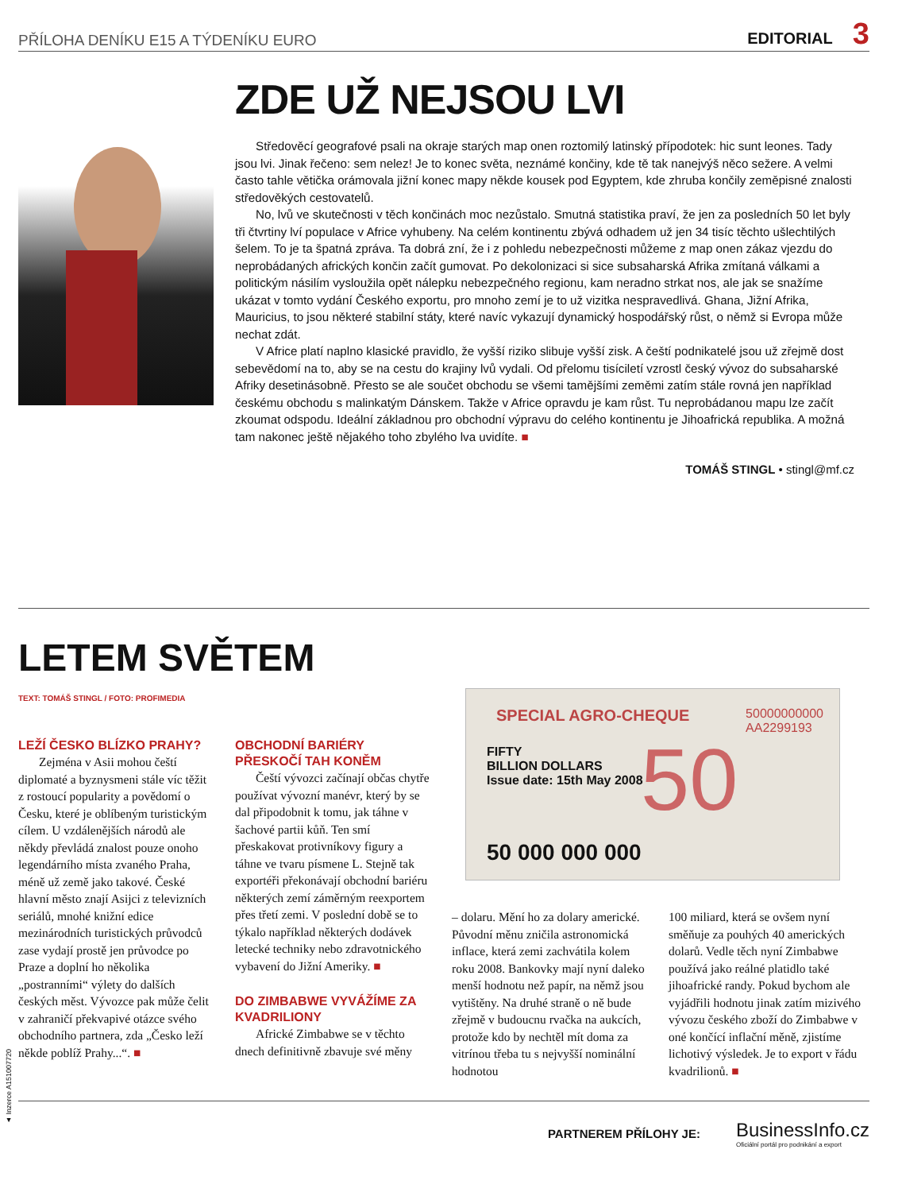PŘÍLOHA DENÍKU E15 A TÝDENÍKU EURO
EDITORIAL 3
ZDE UŽ NEJSOU LVI
Středověcí geografové psali na okraje starých map onen roztomilý latinský přípodotek: hic sunt leones. Tady jsou lvi. Jinak řečeno: sem nelez! Je to konec světa, neznámé končiny, kde tě tak nanejvýš něco sežere. A velmi často tahle větička orámovala jižní konec mapy někde kousek pod Egyptem, kde zhruba končily zeměpisné znalosti středověkých cestovatelů.
No, lvů ve skutečnosti v těch končinách moc nezůstalo. Smutná statistika praví, že jen za posledních 50 let byly tři čtvrtiny lví populace v Africe vyhubeny. Na celém kontinentu zbývá odhadem už jen 34 tisíc těchto ušlechtilých šelem. To je ta špatná zpráva. Ta dobrá zní, že i z pohledu nebezpečnosti můžeme z map onen zákaz vjezdu do neprobádaných afrických končin začít gumovat. Po dekolonizaci si sice subsaharská Afrika zmítaná válkami a politickým násilím vysloužila opět nálepku nebezpečného regionu, kam nerad­no strkat nos, ale jak se snažíme ukázat v tomto vydání Českého exportu, pro mnoho zemí je to už vizitka nespravedlivá. Ghana, Jižní Afrika, Mauricius, to jsou některé stabilní státy, které navíc vykazují dynamický hospodářský růst, o němž si Evropa může nechat zdát.
V Africe platí naplno klasické pravidlo, že vyšší riziko slibuje vyšší zisk. A čeští podnikatelé jsou už zřejmě dost sebevědomí na to, aby se na cestu do krajiny lvů vydali. Od přelomu tisíciletí vzrostl český vývoz do subsaharské Afriky desetinásobně. Přesto se ale součet obchodu se všemi tamějšími zeměmi zatím stále rovná jen například českému obchodu s malinkatým Dánskem. Takže v Africe opravdu je kam růst. Tu nepro­bádanou mapu lze začít zkoumat odspodu. Ideální základnou pro obchodní výpravu do celého kontinentu je Jihoafrická republika. A možná tam nakonec ještě nějakého toho zbylého lva uvidíte. ■
TOMÁŠ STINGL • stingl@mf.cz
LETEM SVĚTEM
TEXT: TOMÁŠ STINGL / FOTO: PROFIMEDIA
LEŽÍ ČESKO BLÍZKO PRAHY?
Zejména v Asii mohou čeští diplomaté a byznysmeni stále víc těžit z rostoucí popularity a pově­domí o Česku, které je oblíbeným turistickým cílem. U vzdálenějších národů ale někdy převládá znalost pouze onoho legendárního místa zvaného Praha, méně už země jako takové. České hlavní město znají Asijci z televizních seriálů, mnohé knižní edice mezinárodních turis­tických průvodců zase vydají prostě jen průvodce po Praze a doplní ho několika „postranními“ výlety do dalších českých měst. Vývozce pak může čelit v zahraničí překvapivé otázce svého obchodního partne­ra, zda „Česko leží někde poblíž Prahy...“. ■
OBCHODNÍ BARIÉRY PŘESKOČÍ TAH KONĚM
Čeští vývozci začínají občas chytře používat vývozní manévr, který by se dal připodobnit k tomu, jak táhne v šachové partii kůň. Ten smí přeskakovat protivníkovy figury a táhne ve tvaru písmene L. Stejně tak exportéři překonávají obchodní bariéru některých zemí záměrným reexportem přes třetí zemi. V po­slední době se to týkalo například některých dodávek letecké techniky nebo zdravotnického vybavení do Jižní Ameriky. ■
DO ZIMBABWE VYVÁŽÍME ZA KVADRILIONY
Africké Zimbabwe se v těchto dnech definitivně zbavuje své měny
SPECIAL AGRO-CHEQUE
FIFTY
BILLION DOLLARS
Issue date: 15th May 2008
50
50 000 000 000
50000000000
AA2299193
– dolaru. Mění ho za dolary americ­ké. Původní měnu zničila astrono­mická inflace, která zemi zachvátila kolem roku 2008. Bankovky mají nyní daleko menší hodnotu než pa­pír, na němž jsou vytištěny. Na druhé straně o ně bude zřejmě v budoucnu rvačka na aukcích, protože kdo by nechtěl mít doma za vitrínou třeba tu s nejvyšší nominální hodnotou
100 miliard, která se ovšem nyní směňuje za pouhých 40 amerických dolarů. Vedle těch nyní Zimbabwe používá jako reálné platidlo také jihoafrické randy. Pokud bychom ale vyjádřili hodnotu jinak zatím mizivého vývozu českého zboží do Zimbabwe v oné končící inflační měně, zjistíme lichotivý výsledek. Je to export v řádu kvadrilionů. ■
▲ Inzerce A151007720
PARTNEREM PŘÍLOHY JE:
BusinessInfo.cz
Oficiální portál pro podnikání a export